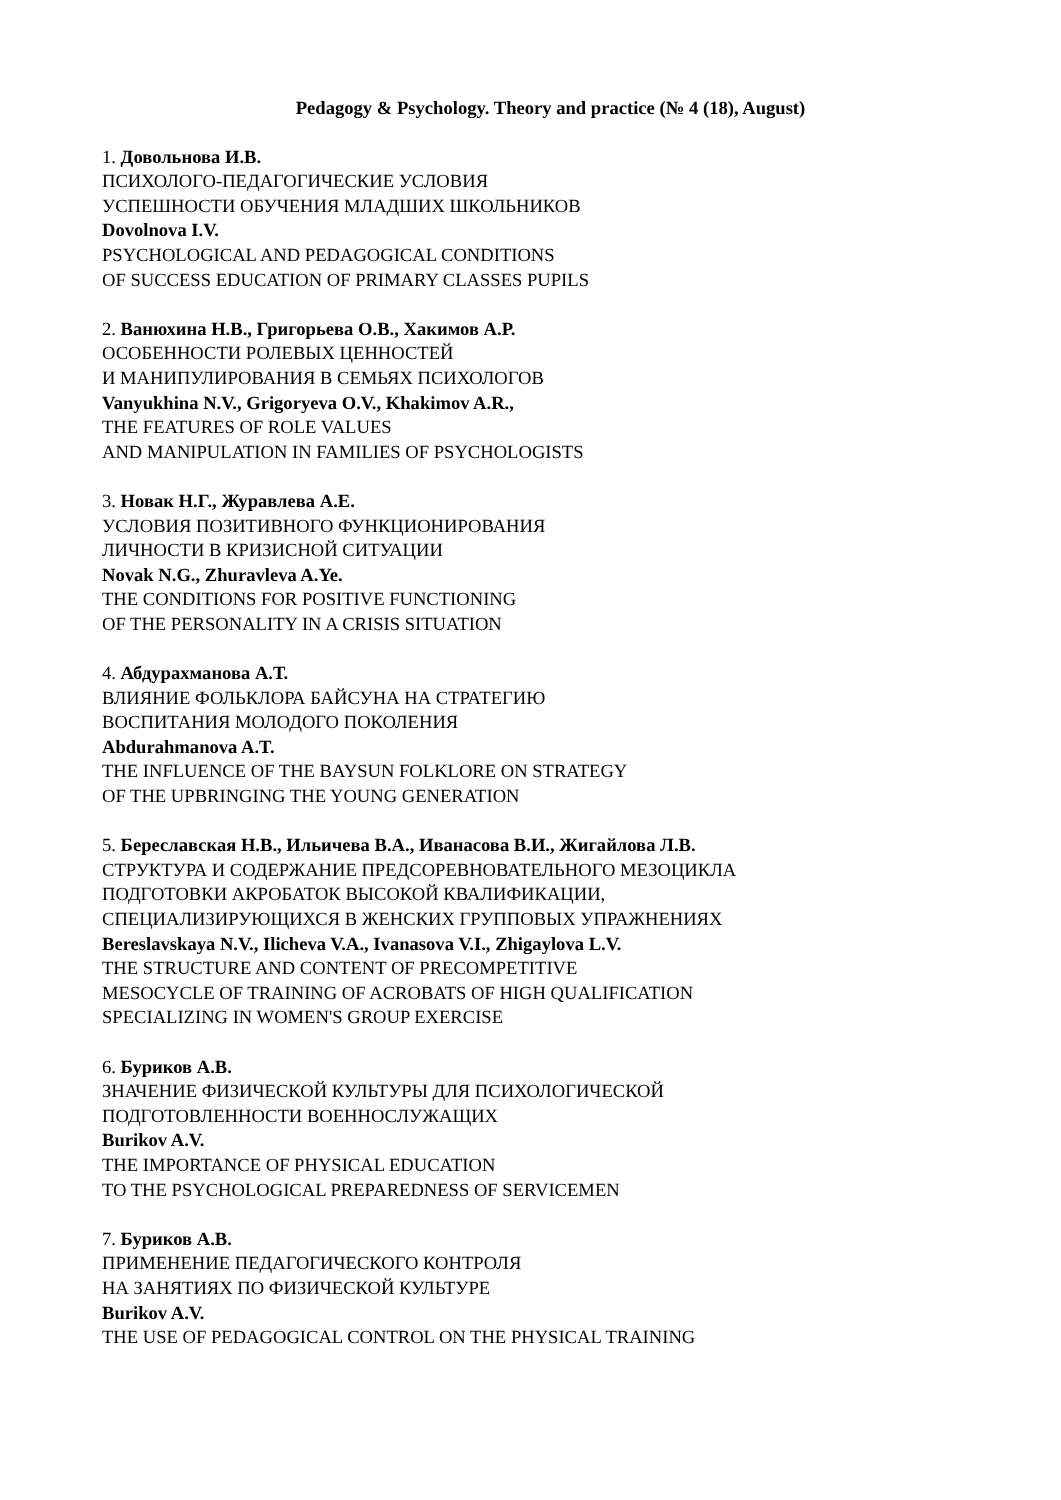Pedagogy & Psychology. Theory and practice (№ 4 (18), August)
1. Довольнова И.В.
ПСИХОЛОГО-ПЕДАГОГИЧЕСКИЕ УСЛОВИЯ
УСПЕШНОСТИ ОБУЧЕНИЯ МЛАДШИХ ШКОЛЬНИКОВ
Dovolnova I.V.
PSYCHOLOGICAL AND PEDAGOGICAL CONDITIONS
OF SUCCESS EDUCATION OF PRIMARY CLASSES PUPILS
2. Ванюхина Н.В., Григорьева О.В., Хакимов А.Р.
ОСОБЕННОСТИ РОЛЕВЫХ ЦЕННОСТЕЙ
И МАНИПУЛИРОВАНИЯ В СЕМЬЯХ ПСИХОЛОГОВ
Vanyukhina N.V., Grigoryeva O.V., Khakimov A.R.,
THE FEATURES OF ROLE VALUES
AND MANIPULATION IN FAMILIES OF PSYCHOLOGISTS
3. Новак Н.Г., Журавлева А.Е.
УСЛОВИЯ ПОЗИТИВНОГО ФУНКЦИОНИРОВАНИЯ
ЛИЧНОСТИ В КРИЗИСНОЙ СИТУАЦИИ
Novak N.G., Zhuravleva A.Ye.
THE CONDITIONS FOR POSITIVE FUNCTIONING
OF THE PERSONALITY IN A CRISIS SITUATION
4. Абдурахманова А.Т.
ВЛИЯНИЕ ФОЛЬКЛОРА БАЙСУНА НА СТРАТЕГИЮ
ВОСПИТАНИЯ МОЛОДОГО ПОКОЛЕНИЯ
Abdurahmanova A.T.
THE INFLUENCE OF THE BAYSUN FOLKLORE ON STRATEGY
OF THE UPBRINGING THE YOUNG GENERATION
5. Береславская Н.В., Ильичева В.А., Иванасова В.И., Жигайлова Л.В.
СТРУКТУРА И СОДЕРЖАНИЕ ПРЕДСОРЕВНОВАТЕЛЬНОГО МЕЗОЦИКЛА
ПОДГОТОВКИ АКРОБАТОК ВЫСОКОЙ КВАЛИФИКАЦИИ,
СПЕЦИАЛИЗИРУЮЩИХСЯ В ЖЕНСКИХ ГРУППОВЫХ УПРАЖНЕНИЯХ
Bereslavskaya N.V., Ilicheva V.A., Ivanasova V.I., Zhigaylova L.V.
THE STRUCTURE AND CONTENT OF PRECOMPETITIVE
MESOCYCLE OF TRAINING OF ACROBATS OF HIGH QUALIFICATION
SPECIALIZING IN WOMEN'S GROUP EXERCISE
6. Буриков А.В.
ЗНАЧЕНИЕ ФИЗИЧЕСКОЙ КУЛЬТУРЫ ДЛЯ ПСИХОЛОГИЧЕСКОЙ
ПОДГОТОВЛЕННОСТИ ВОЕННОСЛУЖАЩИХ
Burikov A.V.
THE IMPORTANCE OF PHYSICAL EDUCATION
TO THE PSYCHOLOGICAL PREPAREDNESS OF SERVICEMEN
7. Буриков А.В.
ПРИМЕНЕНИЕ ПЕДАГОГИЧЕСКОГО КОНТРОЛЯ
НА ЗАНЯТИЯХ ПО ФИЗИЧЕСКОЙ КУЛЬТУРЕ
Burikov A.V.
THE USE OF PEDAGOGICAL CONTROL ON THE PHYSICAL TRAINING